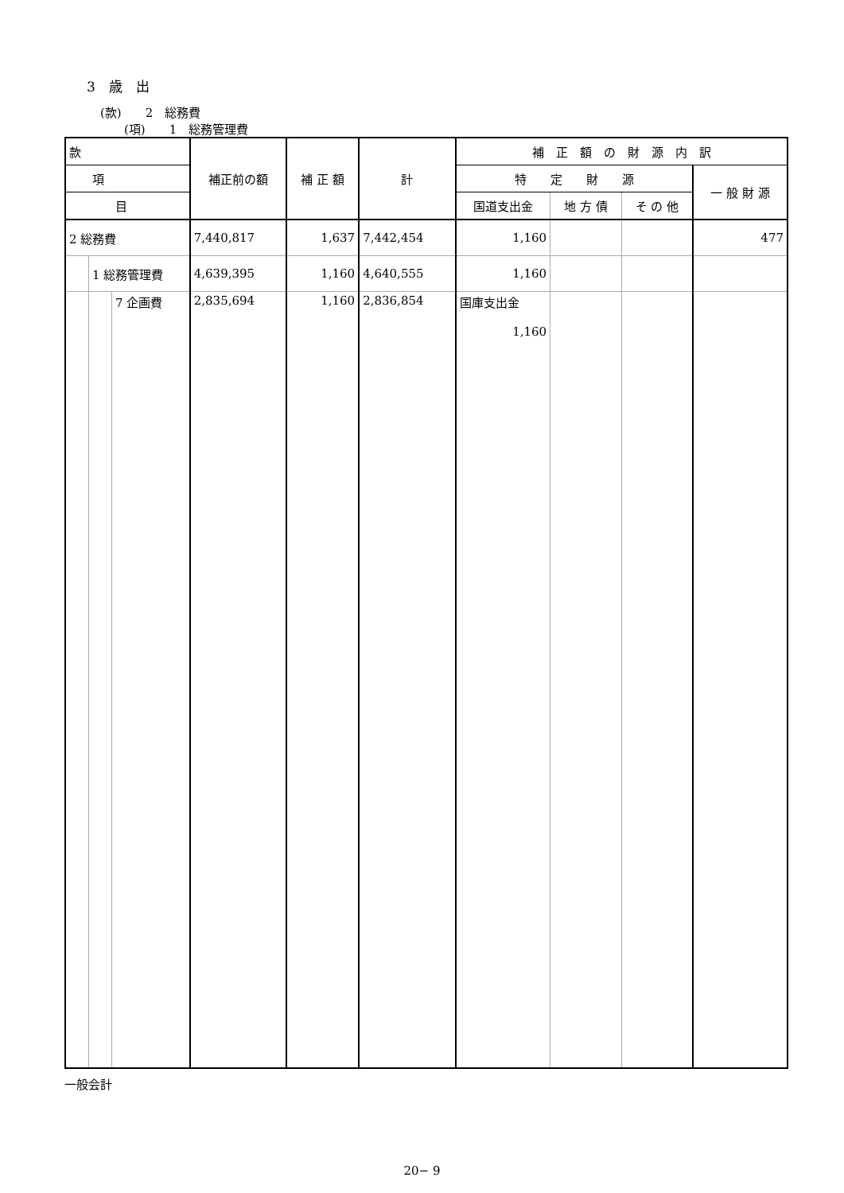3　歳　出
(款)　　2　総務費
(項)　　1　総務管理費
| 款 | | | 補正前の額 | 補 正 額 | 計 | 補 正 額 の 財 源 内 訳 | | | |
| --- | --- | --- | --- | --- | --- | --- | --- | --- | --- |
| | 項 | | | | | 特 定 財 源 | | | 一 般 財 源 |
| | | 目 | | | | 国道支出金 | 地 方 債 | そ の 他 | |
| 2 総務費 | | | 7,440,817 | 1,637 | 7,442,454 | 1,160 | | | 477 |
| | 1 総務管理費 | | 4,639,395 | 1,160 | 4,640,555 | 1,160 | | | |
| | | 7 企画費 | 2,835,694 | 1,160 | 2,836,854 | 国庫支出金 1,160 | | | |
一般会計
20− 9